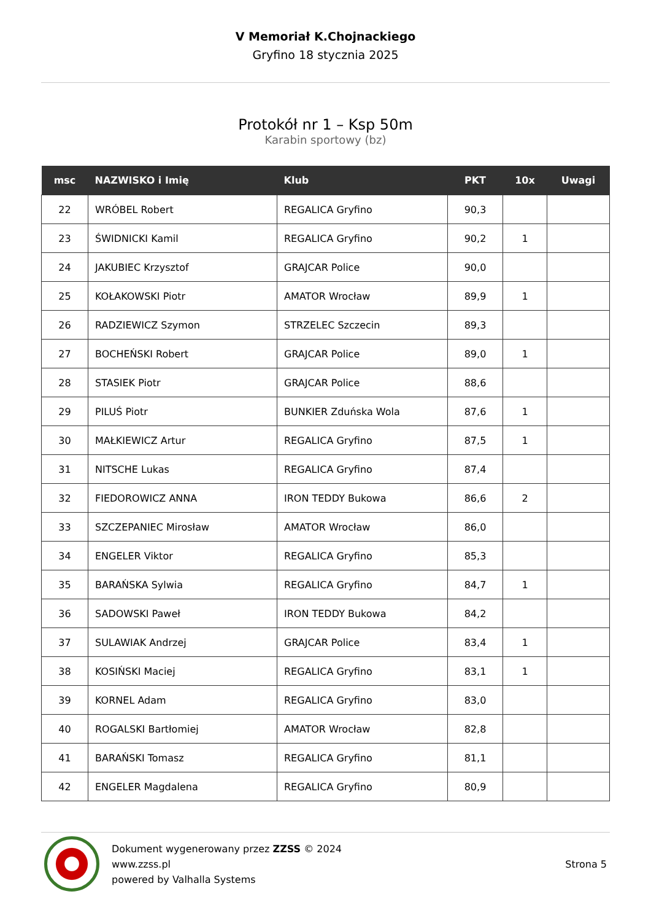V Memoriał K.Chojnackiego
Gryfino 18 stycznia 2025
Protokół nr 1 – Ksp 50m
Karabin sportowy (bz)
| msc | NAZWISKO i Imię | Klub | PKT | 10x | Uwagi |
| --- | --- | --- | --- | --- | --- |
| 22 | WRÓBEL Robert | REGALICA Gryfino | 90,3 | | |
| 23 | ŚWIDNICKI Kamil | REGALICA Gryfino | 90,2 | 1 | |
| 24 | JAKUBIEC Krzysztof | GRAJCAR Police | 90,0 | | |
| 25 | KOŁAKOWSKI Piotr | AMATOR Wrocław | 89,9 | 1 | |
| 26 | RADZIEWICZ Szymon | STRZELEC Szczecin | 89,3 | | |
| 27 | BOCHEŃSKI Robert | GRAJCAR Police | 89,0 | 1 | |
| 28 | STASIEK Piotr | GRAJCAR Police | 88,6 | | |
| 29 | PILUŚ Piotr | BUNKIER Zduńska Wola | 87,6 | 1 | |
| 30 | MAŁKIEWICZ Artur | REGALICA Gryfino | 87,5 | 1 | |
| 31 | NITSCHE Lukas | REGALICA Gryfino | 87,4 | | |
| 32 | FIEDOROWICZ ANNA | IRON TEDDY Bukowa | 86,6 | 2 | |
| 33 | SZCZEPANIEC Mirosław | AMATOR Wrocław | 86,0 | | |
| 34 | ENGELER Viktor | REGALICA Gryfino | 85,3 | | |
| 35 | BARAŃSKA Sylwia | REGALICA Gryfino | 84,7 | 1 | |
| 36 | SADOWSKI Paweł | IRON TEDDY Bukowa | 84,2 | | |
| 37 | SULAWIAK Andrzej | GRAJCAR Police | 83,4 | 1 | |
| 38 | KOSIŃSKI Maciej | REGALICA Gryfino | 83,1 | 1 | |
| 39 | KORNEL Adam | REGALICA Gryfino | 83,0 | | |
| 40 | ROGALSKI Bartłomiej | AMATOR Wrocław | 82,8 | | |
| 41 | BARAŃSKI Tomasz | REGALICA Gryfino | 81,1 | | |
| 42 | ENGELER Magdalena | REGALICA Gryfino | 80,9 | | |
Dokument wygenerowany przez ZZSS © 2024
www.zzss.pl
powered by Valhalla Systems
Strona 5